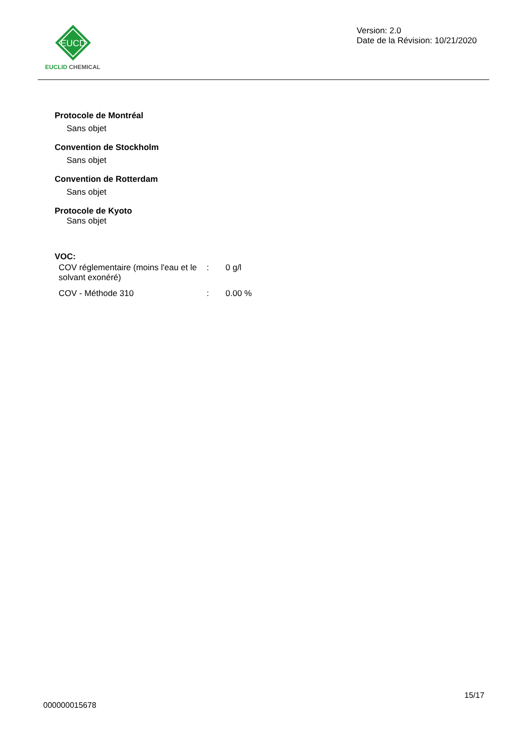EUCD
EUCLID CHEMICAL
Version: 2.0
Date de la Révision: 10/21/2020
Protocole de Montréal
Sans objet
Convention de Stockholm
Sans objet
Convention de Rotterdam
Sans objet
Protocole de Kyoto
Sans objet
VOC:
| COV réglementaire (moins l'eau et le solvant exonéré) | : | 0 g/l |
| COV - Méthode 310 | : | 0.00 % |
15/17
000000015678